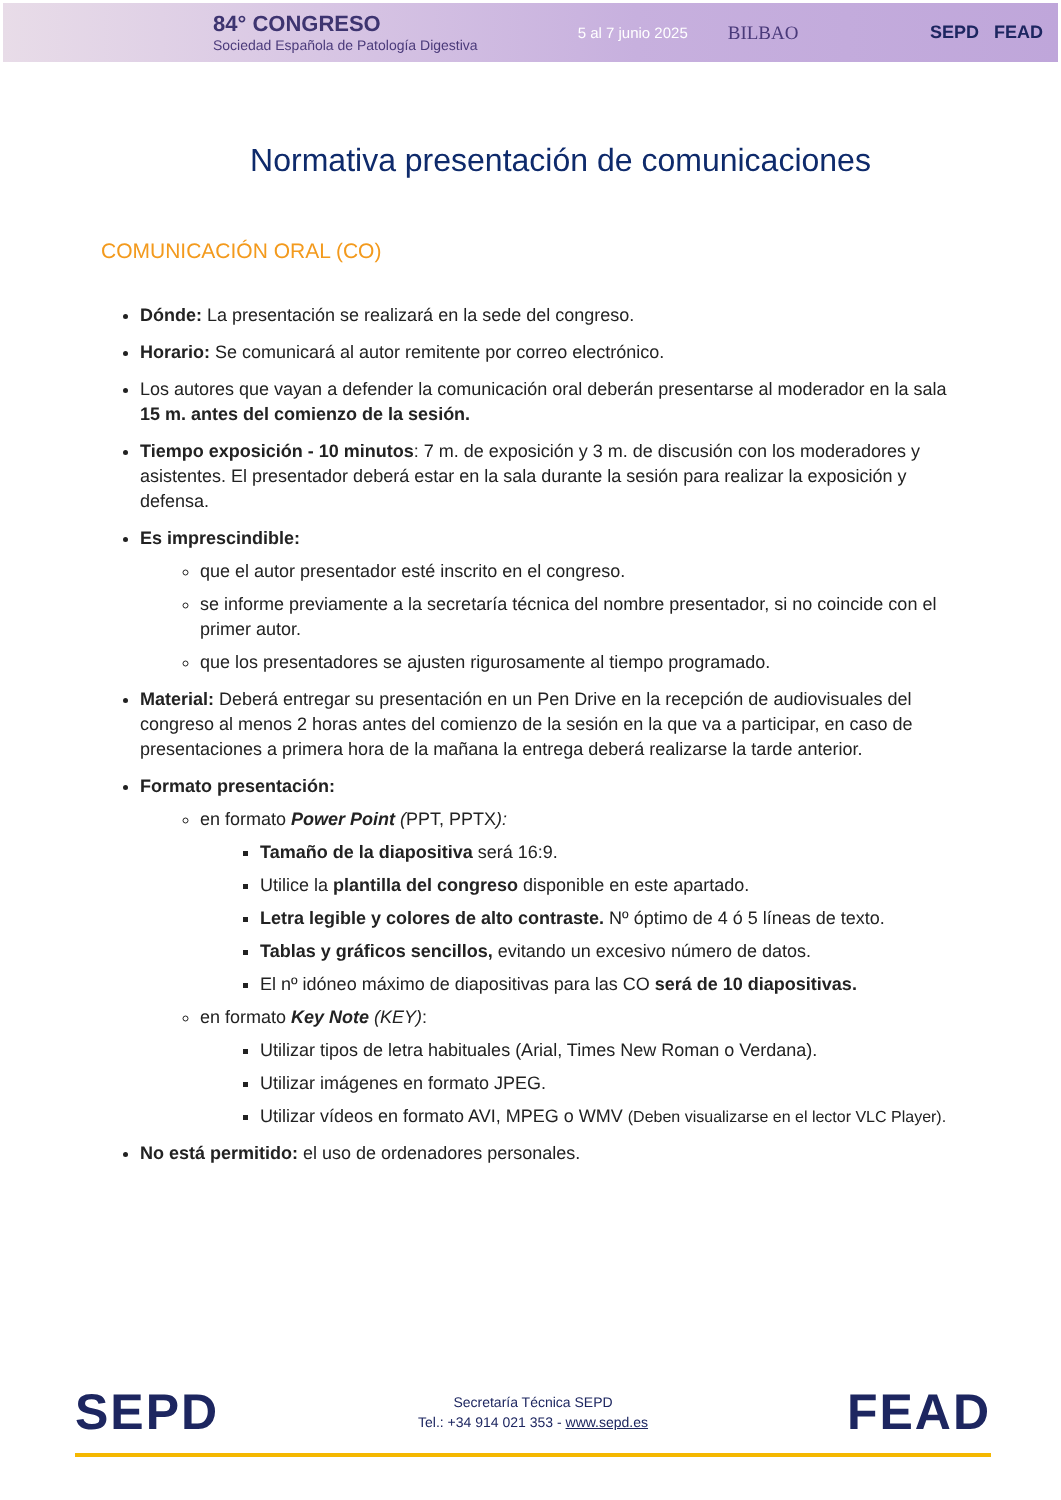84° CONGRESO
Sociedad Española de Patología Digestiva
5 al 7 junio 2025
BILBAO SEPD FEAD
Normativa presentación de comunicaciones
COMUNICACIÓN ORAL (CO)
Dónde: La presentación se realizará en la sede del congreso.
Horario: Se comunicará al autor remitente por correo electrónico.
Los autores que vayan a defender la comunicación oral deberán presentarse al moderador en la sala 15 m. antes del comienzo de la sesión.
Tiempo exposición - 10 minutos: 7 m. de exposición y 3 m. de discusión con los moderadores y asistentes. El presentador deberá estar en la sala durante la sesión para realizar la exposición y defensa.
Es imprescindible:
que el autor presentador esté inscrito en el congreso.
se informe previamente a la secretaría técnica del nombre presentador, si no coincide con el primer autor.
que los presentadores se ajusten rigurosamente al tiempo programado.
Material: Deberá entregar su presentación en un Pen Drive en la recepción de audiovisuales del congreso al menos 2 horas antes del comienzo de la sesión en la que va a participar, en caso de presentaciones a primera hora de la mañana la entrega deberá realizarse la tarde anterior.
Formato presentación:
en formato Power Point (PPT, PPTX):
Tamaño de la diapositiva será 16:9.
Utilice la plantilla del congreso disponible en este apartado.
Letra legible y colores de alto contraste. Nº óptimo de 4 ó 5 líneas de texto.
Tablas y gráficos sencillos, evitando un excesivo número de datos.
El nº idóneo máximo de diapositivas para las CO será de 10 diapositivas.
en formato Key Note (KEY):
Utilizar tipos de letra habituales (Arial, Times New Roman o Verdana).
Utilizar imágenes en formato JPEG.
Utilizar vídeos en formato AVI, MPEG o WMV (Deben visualizarse en el lector VLC Player).
No está permitido: el uso de ordenadores personales.
SEPD
Secretaría Técnica SEPD
Tel.: +34 914 021 353 - www.sepd.es
FEAD